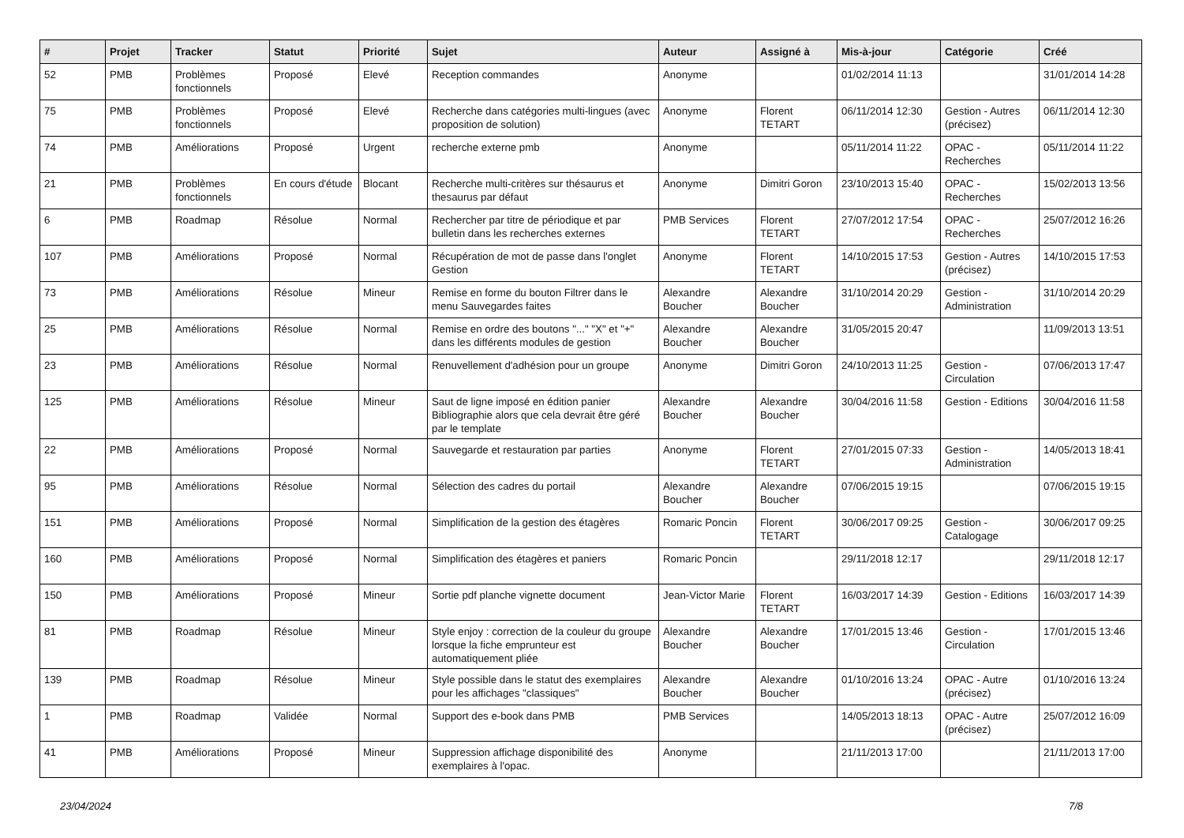| # | Projet | Tracker | Statut | Priorité | Sujet | Auteur | Assigné à | Mis-à-jour | Catégorie | Créé |
| --- | --- | --- | --- | --- | --- | --- | --- | --- | --- | --- |
| 52 | PMB | Problèmes fonctionnels | Proposé | Elevé | Reception commandes | Anonyme | | 01/02/2014 11:13 | | 31/01/2014 14:28 |
| 75 | PMB | Problèmes fonctionnels | Proposé | Elevé | Recherche dans catégories multi-lingues (avec proposition de solution) | Anonyme | Florent TETART | 06/11/2014 12:30 | Gestion - Autres (précisez) | 06/11/2014 12:30 |
| 74 | PMB | Améliorations | Proposé | Urgent | recherche externe pmb | Anonyme | | 05/11/2014 11:22 | OPAC - Recherches | 05/11/2014 11:22 |
| 21 | PMB | Problèmes fonctionnels | En cours d'étude | Blocant | Recherche multi-critères sur thésaurus et thesaurus par défaut | Anonyme | Dimitri Goron | 23/10/2013 15:40 | OPAC - Recherches | 15/02/2013 13:56 |
| 6 | PMB | Roadmap | Résolue | Normal | Rechercher par titre de périodique et par bulletin dans les recherches externes | PMB Services | Florent TETART | 27/07/2012 17:54 | OPAC - Recherches | 25/07/2012 16:26 |
| 107 | PMB | Améliorations | Proposé | Normal | Récupération de mot de passe dans l'onglet Gestion | Anonyme | Florent TETART | 14/10/2015 17:53 | Gestion - Autres (précisez) | 14/10/2015 17:53 |
| 73 | PMB | Améliorations | Résolue | Mineur | Remise en forme du bouton Filtrer dans le menu Sauvegardes faites | Alexandre Boucher | Alexandre Boucher | 31/10/2014 20:29 | Gestion - Administration | 31/10/2014 20:29 |
| 25 | PMB | Améliorations | Résolue | Normal | Remise en ordre des boutons "..." "X" et "+" dans les différents modules de gestion | Alexandre Boucher | Alexandre Boucher | 31/05/2015 20:47 | | 11/09/2013 13:51 |
| 23 | PMB | Améliorations | Résolue | Normal | Renuvellement d'adhésion pour un groupe | Anonyme | Dimitri Goron | 24/10/2013 11:25 | Gestion - Circulation | 07/06/2013 17:47 |
| 125 | PMB | Améliorations | Résolue | Mineur | Saut de ligne imposé en édition panier Bibliographie alors que cela devrait être géré par le template | Alexandre Boucher | Alexandre Boucher | 30/04/2016 11:58 | Gestion - Editions | 30/04/2016 11:58 |
| 22 | PMB | Améliorations | Proposé | Normal | Sauvegarde et restauration par parties | Anonyme | Florent TETART | 27/01/2015 07:33 | Gestion - Administration | 14/05/2013 18:41 |
| 95 | PMB | Améliorations | Résolue | Normal | Sélection des cadres du portail | Alexandre Boucher | Alexandre Boucher | 07/06/2015 19:15 | | 07/06/2015 19:15 |
| 151 | PMB | Améliorations | Proposé | Normal | Simplification de la gestion des étagères | Romaric Poncin | Florent TETART | 30/06/2017 09:25 | Gestion - Catalogage | 30/06/2017 09:25 |
| 160 | PMB | Améliorations | Proposé | Normal | Simplification des étagères et paniers | Romaric Poncin | | 29/11/2018 12:17 | | 29/11/2018 12:17 |
| 150 | PMB | Améliorations | Proposé | Mineur | Sortie pdf planche vignette document | Jean-Victor Marie | Florent TETART | 16/03/2017 14:39 | Gestion - Editions | 16/03/2017 14:39 |
| 81 | PMB | Roadmap | Résolue | Mineur | Style enjoy : correction de la couleur du groupe lorsque la fiche emprunteur est automatiquement pliée | Alexandre Boucher | Alexandre Boucher | 17/01/2015 13:46 | Gestion - Circulation | 17/01/2015 13:46 |
| 139 | PMB | Roadmap | Résolue | Mineur | Style possible dans le statut des exemplaires pour les affichages "classiques" | Alexandre Boucher | Alexandre Boucher | 01/10/2016 13:24 | OPAC - Autre (précisez) | 01/10/2016 13:24 |
| 1 | PMB | Roadmap | Validée | Normal | Support des e-book dans PMB | PMB Services | | 14/05/2013 18:13 | OPAC - Autre (précisez) | 25/07/2012 16:09 |
| 41 | PMB | Améliorations | Proposé | Mineur | Suppression affichage disponibilité des exemplaires à l'opac. | Anonyme | | 21/11/2013 17:00 | | 21/11/2013 17:00 |
23/04/2024 7/8